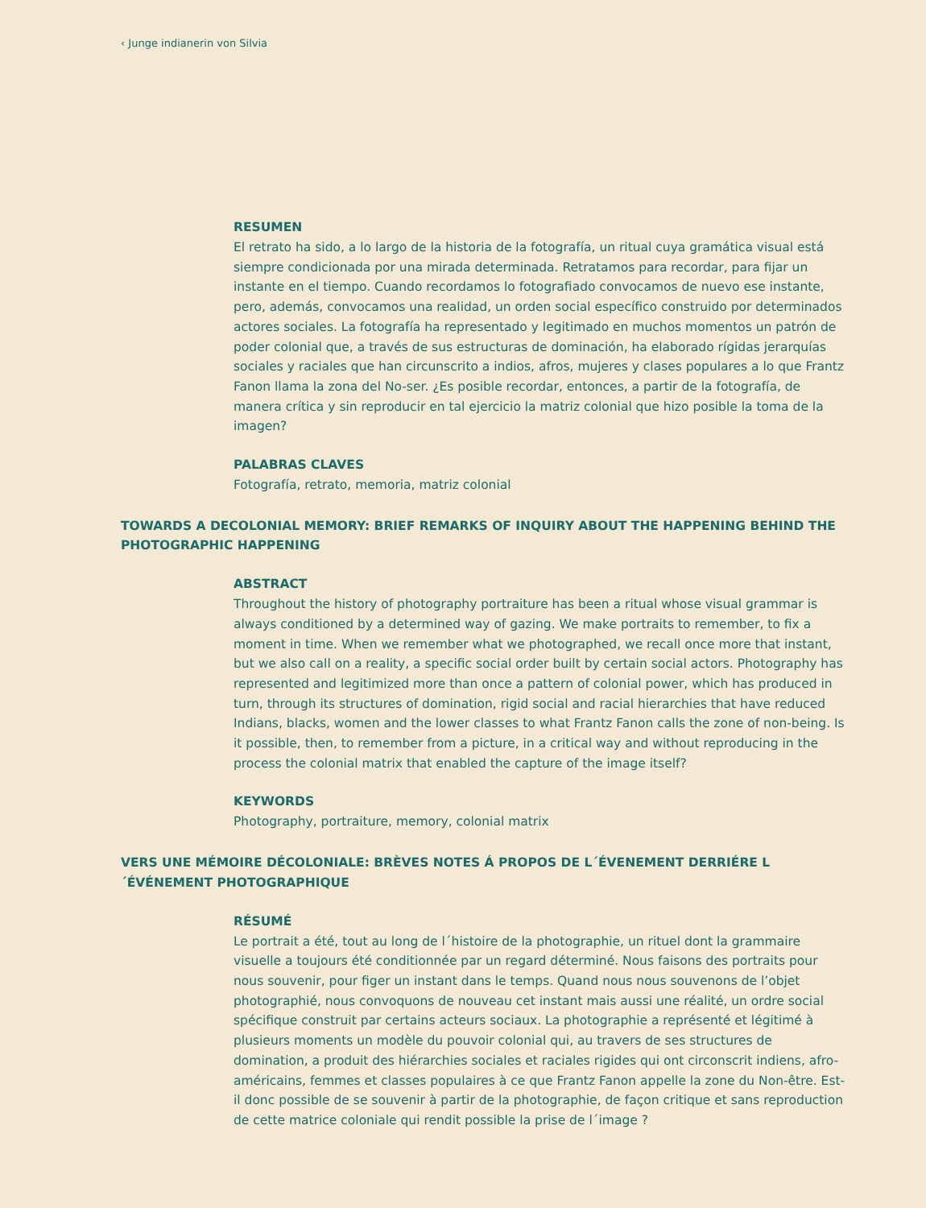‹ Junge indianerin von Silvia
RESUMEN
El retrato ha sido, a lo largo de la historia de la fotografía, un ritual cuya gramática visual está siempre condicionada por una mirada determinada. Retratamos para recordar, para fijar un instante en el tiempo. Cuando recordamos lo fotografiado convocamos de nuevo ese instante, pero, además, convocamos una realidad, un orden social específico construido por determinados actores sociales. La fotografía ha representado y legitimado en muchos momentos un patrón de poder colonial que, a través de sus estructuras de dominación, ha elaborado rígidas jerarquías sociales y raciales que han circunscrito a indios, afros, mujeres y clases populares a lo que Frantz Fanon llama la zona del No-ser. ¿Es posible recordar, entonces, a partir de la fotografía, de manera crítica y sin reproducir en tal ejercicio la matriz colonial que hizo posible la toma de la imagen?
PALABRAS CLAVES
Fotografía, retrato, memoria, matriz colonial
TOWARDS A DECOLONIAL MEMORY: BRIEF REMARKS OF INQUIRY ABOUT THE HAPPENING BEHIND THE PHOTOGRAPHIC HAPPENING
ABSTRACT
Throughout the history of photography portraiture has been a ritual whose visual grammar is always conditioned by a determined way of gazing. We make portraits to remember, to fix a moment in time. When we remember what we photographed, we recall once more that instant, but we also call on a reality, a specific social order built by certain social actors. Photography has represented and legitimized more than once a pattern of colonial power, which has produced in turn, through its structures of domination, rigid social and racial hierarchies that have reduced Indians, blacks, women and the lower classes to what Frantz Fanon calls the zone of non-being. Is it possible, then, to remember from a picture, in a critical way and without reproducing in the process the colonial matrix that enabled the capture of the image itself?
KEYWORDS
Photography, portraiture, memory, colonial matrix
VERS UNE MÉMOIRE DÉCOLONIALE: BRÈVES NOTES Á PROPOS DE L´ÉVENEMENT DERRIÉRE L´ÉVÉNEMENT PHOTOGRAPHIQUE
RÉSUMÉ
Le portrait a été, tout au long de l´histoire de la photographie, un rituel dont la grammaire visuelle a toujours été conditionnée par un regard déterminé. Nous faisons des portraits pour nous souvenir, pour figer un instant dans le temps. Quand nous nous souvenons de l’objet photographié, nous convoquons de nouveau cet instant mais aussi une réalité, un ordre social spécifique construit par certains acteurs sociaux. La photographie a représenté et légitimé à plusieurs moments un modèle du pouvoir colonial qui, au travers de ses structures de domination, a produit des hiérarchies sociales et raciales rigides qui ont circonscrit indiens, afro-américains, femmes et classes populaires à ce que Frantz Fanon appelle la zone du Non-être. Est-il donc possible de se souvenir à partir de la photographie, de façon critique et sans reproduction de cette matrice coloniale qui rendit possible la prise de l´image ?